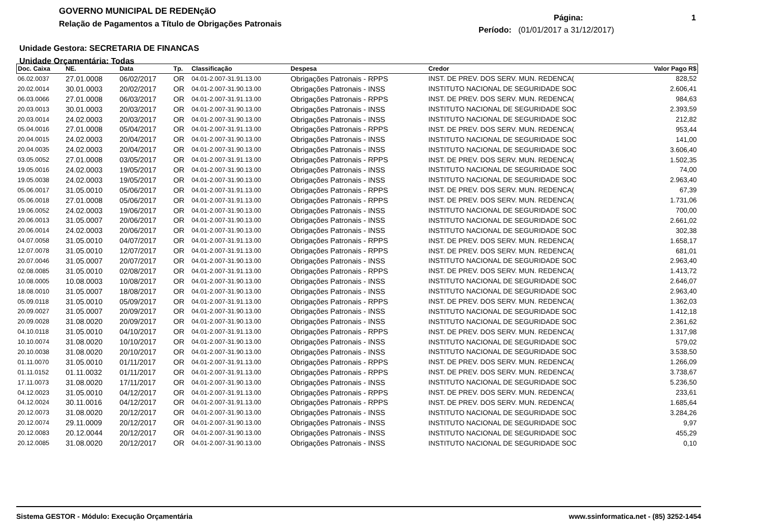GOVERNO MUNICIPAL DE REDENçãO
Relação de Pagamentos a Título de Obrigações Patronais
Página: 1
Período: (01/01/2017 a 31/12/2017)
Unidade Gestora: SECRETARIA DE FINANCAS
Unidade Orçamentária: Todas
| Doc. Caixa | NE. | Data | Tp. | Classificação | Despesa | Credor | Valor Pago R$ |
| --- | --- | --- | --- | --- | --- | --- | --- |
| 06.02.0037 | 27.01.0008 | 06/02/2017 | OR | 04.01-2.007-31.91.13.00 | Obrigações Patronais - RPPS | INST. DE PREV. DOS SERV. MUN. REDENCA( | 828,52 |
| 20.02.0014 | 30.01.0003 | 20/02/2017 | OR | 04.01-2.007-31.90.13.00 | Obrigações Patronais - INSS | INSTITUTO NACIONAL DE SEGURIDADE SOC | 2.606,41 |
| 06.03.0066 | 27.01.0008 | 06/03/2017 | OR | 04.01-2.007-31.91.13.00 | Obrigações Patronais - RPPS | INST. DE PREV. DOS SERV. MUN. REDENCA( | 984,63 |
| 20.03.0013 | 30.01.0003 | 20/03/2017 | OR | 04.01-2.007-31.90.13.00 | Obrigações Patronais - INSS | INSTITUTO NACIONAL DE SEGURIDADE SOC | 2.393,59 |
| 20.03.0014 | 24.02.0003 | 20/03/2017 | OR | 04.01-2.007-31.90.13.00 | Obrigações Patronais - INSS | INSTITUTO NACIONAL DE SEGURIDADE SOC | 212,82 |
| 05.04.0016 | 27.01.0008 | 05/04/2017 | OR | 04.01-2.007-31.91.13.00 | Obrigações Patronais - RPPS | INST. DE PREV. DOS SERV. MUN. REDENCA( | 953,44 |
| 20.04.0015 | 24.02.0003 | 20/04/2017 | OR | 04.01-2.007-31.90.13.00 | Obrigações Patronais - INSS | INSTITUTO NACIONAL DE SEGURIDADE SOC | 141,00 |
| 20.04.0035 | 24.02.0003 | 20/04/2017 | OR | 04.01-2.007-31.90.13.00 | Obrigações Patronais - INSS | INSTITUTO NACIONAL DE SEGURIDADE SOC | 3.606,40 |
| 03.05.0052 | 27.01.0008 | 03/05/2017 | OR | 04.01-2.007-31.91.13.00 | Obrigações Patronais - RPPS | INST. DE PREV. DOS SERV. MUN. REDENCA( | 1.502,35 |
| 19.05.0016 | 24.02.0003 | 19/05/2017 | OR | 04.01-2.007-31.90.13.00 | Obrigações Patronais - INSS | INSTITUTO NACIONAL DE SEGURIDADE SOC | 74,00 |
| 19.05.0038 | 24.02.0003 | 19/05/2017 | OR | 04.01-2.007-31.90.13.00 | Obrigações Patronais - INSS | INSTITUTO NACIONAL DE SEGURIDADE SOC | 2.963,40 |
| 05.06.0017 | 31.05.0010 | 05/06/2017 | OR | 04.01-2.007-31.91.13.00 | Obrigações Patronais - RPPS | INST. DE PREV. DOS SERV. MUN. REDENCA( | 67,39 |
| 05.06.0018 | 27.01.0008 | 05/06/2017 | OR | 04.01-2.007-31.91.13.00 | Obrigações Patronais - RPPS | INST. DE PREV. DOS SERV. MUN. REDENCA( | 1.731,06 |
| 19.06.0052 | 24.02.0003 | 19/06/2017 | OR | 04.01-2.007-31.90.13.00 | Obrigações Patronais - INSS | INSTITUTO NACIONAL DE SEGURIDADE SOC | 700,00 |
| 20.06.0013 | 31.05.0007 | 20/06/2017 | OR | 04.01-2.007-31.90.13.00 | Obrigações Patronais - INSS | INSTITUTO NACIONAL DE SEGURIDADE SOC | 2.661,02 |
| 20.06.0014 | 24.02.0003 | 20/06/2017 | OR | 04.01-2.007-31.90.13.00 | Obrigações Patronais - INSS | INSTITUTO NACIONAL DE SEGURIDADE SOC | 302,38 |
| 04.07.0058 | 31.05.0010 | 04/07/2017 | OR | 04.01-2.007-31.91.13.00 | Obrigações Patronais - RPPS | INST. DE PREV. DOS SERV. MUN. REDENCA( | 1.658,17 |
| 12.07.0078 | 31.05.0010 | 12/07/2017 | OR | 04.01-2.007-31.91.13.00 | Obrigações Patronais - RPPS | INST. DE PREV. DOS SERV. MUN. REDENCA( | 681,01 |
| 20.07.0046 | 31.05.0007 | 20/07/2017 | OR | 04.01-2.007-31.90.13.00 | Obrigações Patronais - INSS | INSTITUTO NACIONAL DE SEGURIDADE SOC | 2.963,40 |
| 02.08.0085 | 31.05.0010 | 02/08/2017 | OR | 04.01-2.007-31.91.13.00 | Obrigações Patronais - RPPS | INST. DE PREV. DOS SERV. MUN. REDENCA( | 1.413,72 |
| 10.08.0005 | 10.08.0003 | 10/08/2017 | OR | 04.01-2.007-31.90.13.00 | Obrigações Patronais - INSS | INSTITUTO NACIONAL DE SEGURIDADE SOC | 2.646,07 |
| 18.08.0010 | 31.05.0007 | 18/08/2017 | OR | 04.01-2.007-31.90.13.00 | Obrigações Patronais - INSS | INSTITUTO NACIONAL DE SEGURIDADE SOC | 2.963,40 |
| 05.09.0118 | 31.05.0010 | 05/09/2017 | OR | 04.01-2.007-31.91.13.00 | Obrigações Patronais - RPPS | INST. DE PREV. DOS SERV. MUN. REDENCA( | 1.362,03 |
| 20.09.0027 | 31.05.0007 | 20/09/2017 | OR | 04.01-2.007-31.90.13.00 | Obrigações Patronais - INSS | INSTITUTO NACIONAL DE SEGURIDADE SOC | 1.412,18 |
| 20.09.0028 | 31.08.0020 | 20/09/2017 | OR | 04.01-2.007-31.90.13.00 | Obrigações Patronais - INSS | INSTITUTO NACIONAL DE SEGURIDADE SOC | 2.361,62 |
| 04.10.0118 | 31.05.0010 | 04/10/2017 | OR | 04.01-2.007-31.91.13.00 | Obrigações Patronais - RPPS | INST. DE PREV. DOS SERV. MUN. REDENCA( | 1.317,98 |
| 10.10.0074 | 31.08.0020 | 10/10/2017 | OR | 04.01-2.007-31.90.13.00 | Obrigações Patronais - INSS | INSTITUTO NACIONAL DE SEGURIDADE SOC | 579,02 |
| 20.10.0038 | 31.08.0020 | 20/10/2017 | OR | 04.01-2.007-31.90.13.00 | Obrigações Patronais - INSS | INSTITUTO NACIONAL DE SEGURIDADE SOC | 3.538,50 |
| 01.11.0070 | 31.05.0010 | 01/11/2017 | OR | 04.01-2.007-31.91.13.00 | Obrigações Patronais - RPPS | INST. DE PREV. DOS SERV. MUN. REDENCA( | 1.266,09 |
| 01.11.0152 | 01.11.0032 | 01/11/2017 | OR | 04.01-2.007-31.91.13.00 | Obrigações Patronais - RPPS | INST. DE PREV. DOS SERV. MUN. REDENCA( | 3.738,67 |
| 17.11.0073 | 31.08.0020 | 17/11/2017 | OR | 04.01-2.007-31.90.13.00 | Obrigações Patronais - INSS | INSTITUTO NACIONAL DE SEGURIDADE SOC | 5.236,50 |
| 04.12.0023 | 31.05.0010 | 04/12/2017 | OR | 04.01-2.007-31.91.13.00 | Obrigações Patronais - RPPS | INST. DE PREV. DOS SERV. MUN. REDENCA( | 233,61 |
| 04.12.0024 | 30.11.0016 | 04/12/2017 | OR | 04.01-2.007-31.91.13.00 | Obrigações Patronais - RPPS | INST. DE PREV. DOS SERV. MUN. REDENCA( | 1.685,64 |
| 20.12.0073 | 31.08.0020 | 20/12/2017 | OR | 04.01-2.007-31.90.13.00 | Obrigações Patronais - INSS | INSTITUTO NACIONAL DE SEGURIDADE SOC | 3.284,26 |
| 20.12.0074 | 29.11.0009 | 20/12/2017 | OR | 04.01-2.007-31.90.13.00 | Obrigações Patronais - INSS | INSTITUTO NACIONAL DE SEGURIDADE SOC | 9,97 |
| 20.12.0083 | 20.12.0044 | 20/12/2017 | OR | 04.01-2.007-31.90.13.00 | Obrigações Patronais - INSS | INSTITUTO NACIONAL DE SEGURIDADE SOC | 455,29 |
| 20.12.0085 | 31.08.0020 | 20/12/2017 | OR | 04.01-2.007-31.90.13.00 | Obrigações Patronais - INSS | INSTITUTO NACIONAL DE SEGURIDADE SOC | 0,10 |
Sistema GESTOR - Módulo: Execução Orçamentária www.ssinformatica.net - (85) 3252-1454